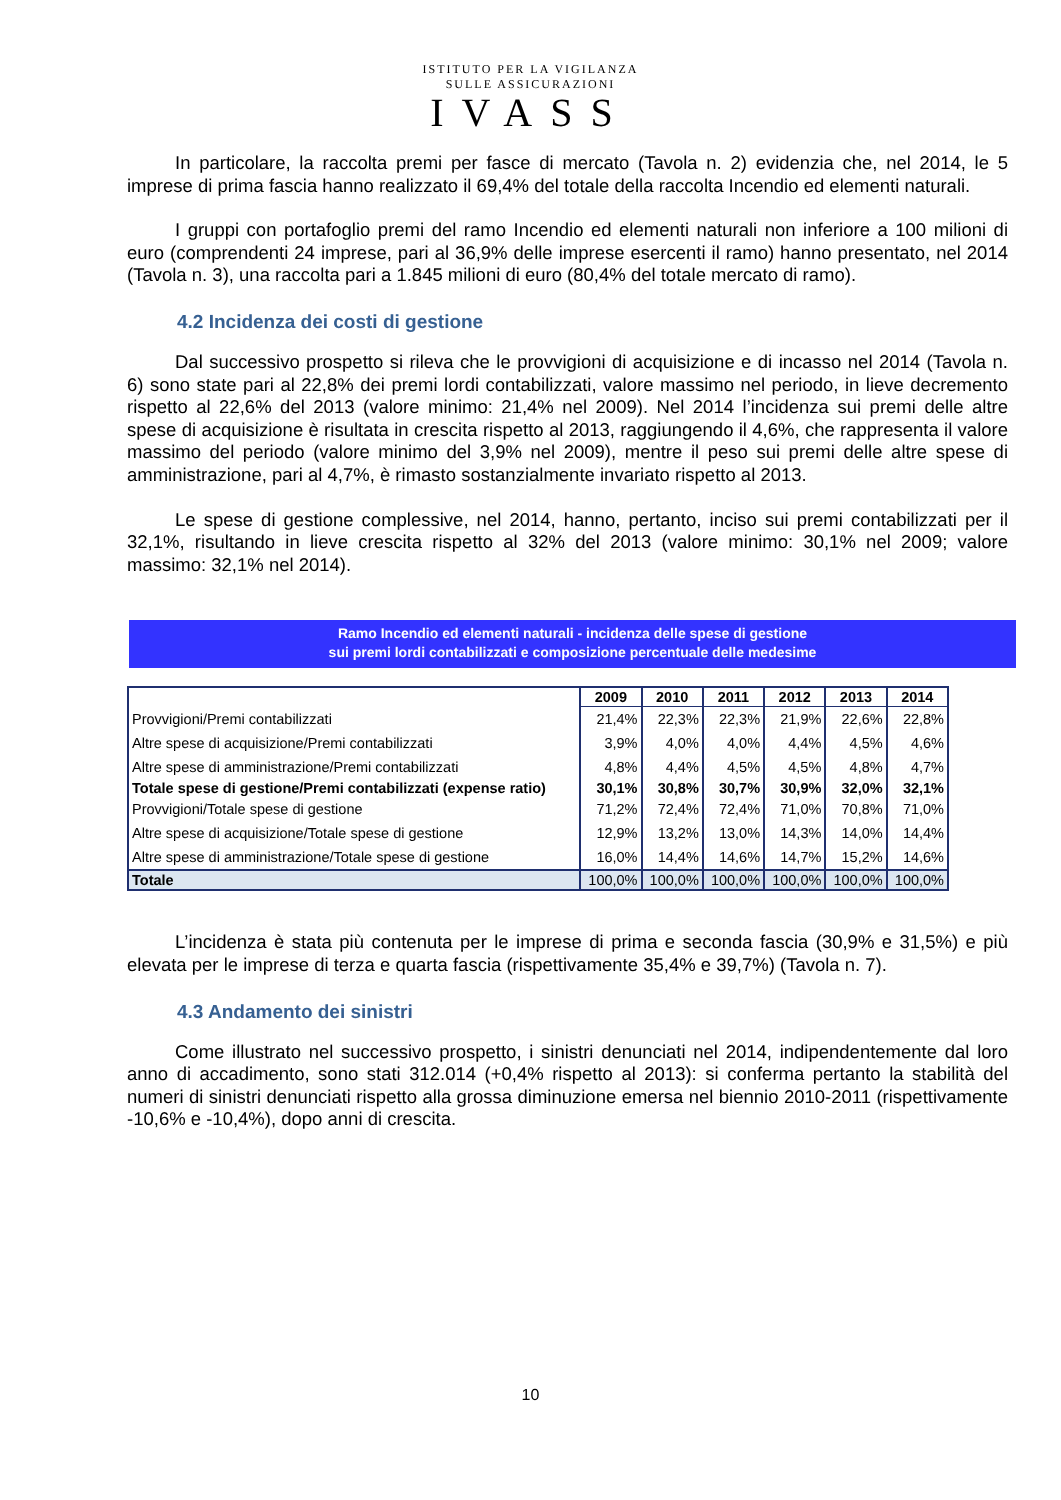ISTITUTO PER LA VIGILANZA
SULLE ASSICURAZIONI
IVASS
In particolare, la raccolta premi per fasce di mercato (Tavola n. 2) evidenzia che, nel 2014, le 5 imprese di prima fascia hanno realizzato il 69,4% del totale della raccolta Incendio ed elementi naturali.
I gruppi con portafoglio premi del ramo Incendio ed elementi naturali non inferiore a 100 milioni di euro (comprendenti 24 imprese, pari al 36,9% delle imprese esercenti il ramo) hanno presentato, nel 2014 (Tavola n. 3), una raccolta pari a 1.845 milioni di euro (80,4% del totale mercato di ramo).
4.2 Incidenza dei costi di gestione
Dal successivo prospetto si rileva che le provvigioni di acquisizione e di incasso nel 2014 (Tavola n. 6) sono state pari al 22,8% dei premi lordi contabilizzati, valore massimo nel periodo, in lieve decremento rispetto al 22,6% del 2013 (valore minimo: 21,4% nel 2009). Nel 2014 l’incidenza sui premi delle altre spese di acquisizione è risultata in crescita rispetto al 2013, raggiungendo il 4,6%, che rappresenta il valore massimo del periodo (valore minimo del 3,9% nel 2009), mentre il peso sui premi delle altre spese di amministrazione, pari al 4,7%, è rimasto sostanzialmente invariato rispetto al 2013.
Le spese di gestione complessive, nel 2014, hanno, pertanto, inciso sui premi contabilizzati per il 32,1%, risultando in lieve crescita rispetto al 32% del 2013 (valore minimo: 30,1% nel 2009; valore massimo: 32,1% nel 2014).
Ramo Incendio ed elementi naturali - incidenza delle spese di gestione
sui premi lordi contabilizzati e composizione percentuale delle medesime
| | 2009 | 2010 | 2011 | 2012 | 2013 | 2014 |
| Provvigioni/Premi contabilizzati | 21,4% | 22,3% | 22,3% | 21,9% | 22,6% | 22,8% |
| Altre spese di acquisizione/Premi contabilizzati | 3,9% | 4,0% | 4,0% | 4,4% | 4,5% | 4,6% |
| Altre spese di amministrazione/Premi contabilizzati | 4,8% | 4,4% | 4,5% | 4,5% | 4,8% | 4,7% |
| Totale spese di gestione/Premi contabilizzati (expense ratio) | 30,1% | 30,8% | 30,7% | 30,9% | 32,0% | 32,1% |
| Provvigioni/Totale spese di gestione | 71,2% | 72,4% | 72,4% | 71,0% | 70,8% | 71,0% |
| Altre spese di acquisizione/Totale spese di gestione | 12,9% | 13,2% | 13,0% | 14,3% | 14,0% | 14,4% |
| Altre spese di amministrazione/Totale spese di gestione | 16,0% | 14,4% | 14,6% | 14,7% | 15,2% | 14,6% |
| Totale | 100,0% | 100,0% | 100,0% | 100,0% | 100,0% | 100,0% |
L’incidenza è stata più contenuta per le imprese di prima e seconda fascia (30,9% e 31,5%) e più elevata per le imprese di terza e quarta fascia (rispettivamente 35,4% e 39,7%) (Tavola n. 7).
4.3 Andamento dei sinistri
Come illustrato nel successivo prospetto, i sinistri denunciati nel 2014, indipendentemente dal loro anno di accadimento, sono stati 312.014 (+0,4% rispetto al 2013): si conferma pertanto la stabilità del numeri di sinistri denunciati rispetto alla grossa diminuzione emersa nel biennio 2010-2011 (rispettivamente -10,6% e -10,4%), dopo anni di crescita.
10